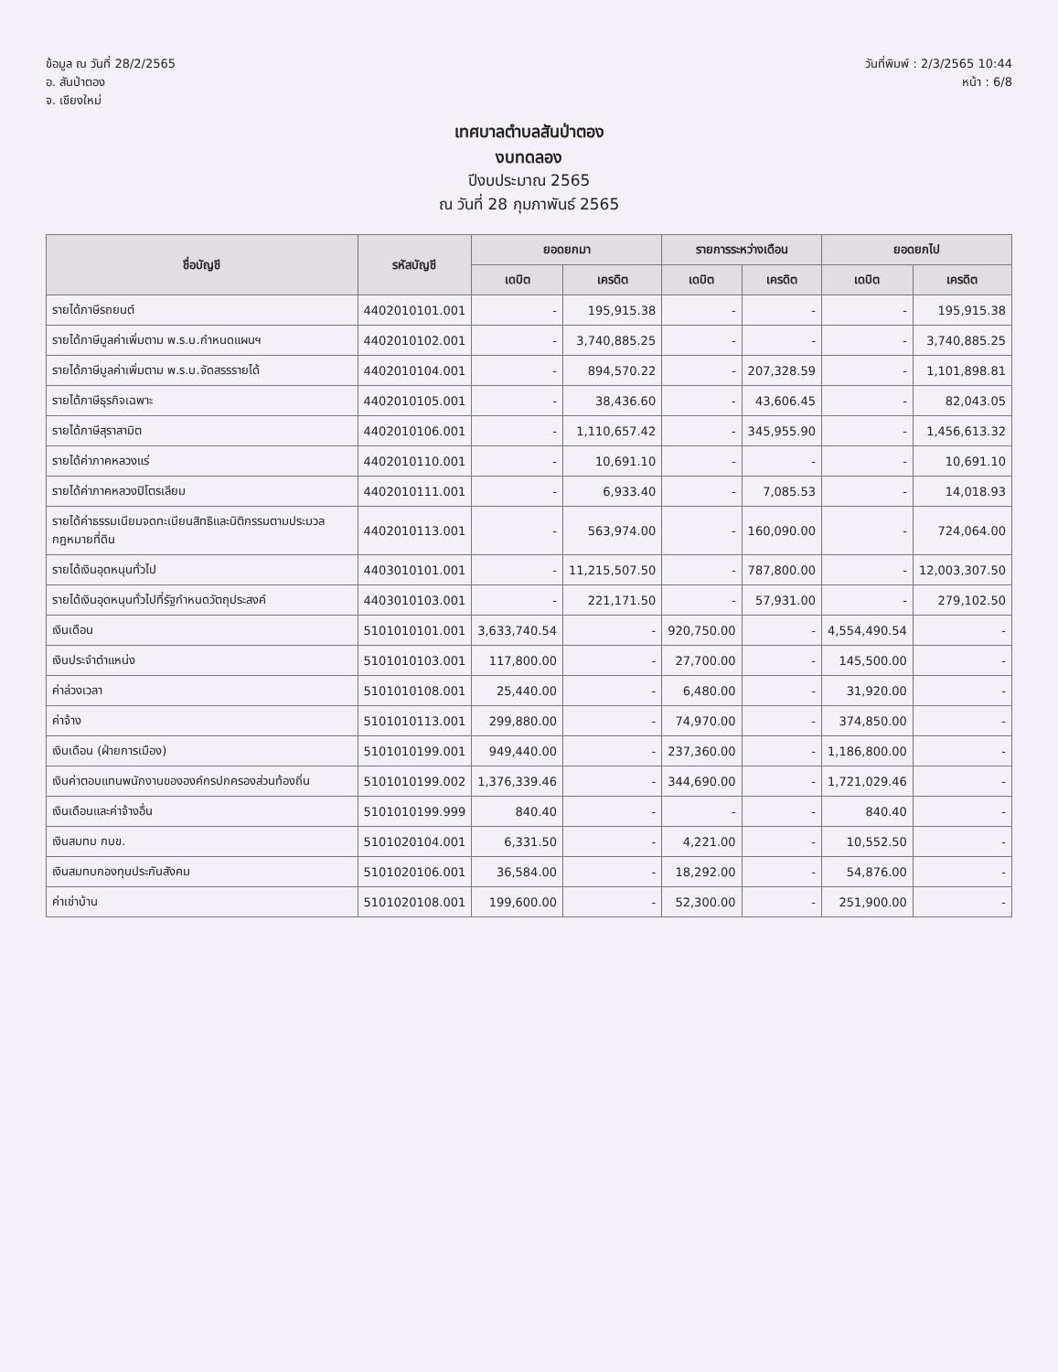ข้อมูล ณ วันที่ 28/2/2565
อ. สันป่าตอง
จ. เชียงใหม่
วันที่พิมพ์ : 2/3/2565 10:44
หน้า : 6/8
เทศบาลตำบลสันป่าตอง
งบทดลอง
ปีงบประมาณ 2565
ณ วันที่ 28 กุมภาพันธ์ 2565
| ชื่อบัญชี | รหัสบัญชี | ยอดยกมา | | รายการระหว่างเดือน | | ยอดยกไป | |
| --- | --- | --- | --- | --- | --- | --- | --- |
| | | เดบิต | เครดิต | เดบิต | เครดิต | เดบิต | เครดิต |
| รายได้ภาษีรถยนต์ | 4402010101.001 | - | 195,915.38 | - | - | - | 195,915.38 |
| รายได้ภาษีมูลค่าเพิ่มตาม พ.ร.บ.กำหนดแผนฯ | 4402010102.001 | - | 3,740,885.25 | - | - | - | 3,740,885.25 |
| รายได้ภาษีมูลค่าเพิ่มตาม พ.ร.บ.จัดสรรรายได้ | 4402010104.001 | - | 894,570.22 | - | 207,328.59 | - | 1,101,898.81 |
| รายได้ภาษีธุรกิจเฉพาะ | 4402010105.001 | - | 38,436.60 | - | 43,606.45 | - | 82,043.05 |
| รายได้ภาษีสุราสามิต | 4402010106.001 | - | 1,110,657.42 | - | 345,955.90 | - | 1,456,613.32 |
| รายได้ค่าภาคหลวงแร่ | 4402010110.001 | - | 10,691.10 | - | - | - | 10,691.10 |
| รายได้ค่าภาคหลวงปิโตรเลียม | 4402010111.001 | - | 6,933.40 | - | 7,085.53 | - | 14,018.93 |
| รายได้ค่าธรรมเนียมจดทะเบียนสิทธิและนิติกรรมตามประมวลกฎหมายที่ดิน | 4402010113.001 | - | 563,974.00 | - | 160,090.00 | - | 724,064.00 |
| รายได้เงินอุดหนุนทั่วไป | 4403010101.001 | - | 11,215,507.50 | - | 787,800.00 | - | 12,003,307.50 |
| รายได้เงินอุดหนุนทั่วไปที่รัฐกำหนดวัตถุประสงค์ | 4403010103.001 | - | 221,171.50 | - | 57,931.00 | - | 279,102.50 |
| เงินเดือน | 5101010101.001 | 3,633,740.54 | - | 920,750.00 | - | 4,554,490.54 | - |
| เงินประจำตำแหน่ง | 5101010103.001 | 117,800.00 | - | 27,700.00 | - | 145,500.00 | - |
| ค่าล่วงเวลา | 5101010108.001 | 25,440.00 | - | 6,480.00 | - | 31,920.00 | - |
| ค่าจ้าง | 5101010113.001 | 299,880.00 | - | 74,970.00 | - | 374,850.00 | - |
| เงินเดือน (ฝ่ายการเมือง) | 5101010199.001 | 949,440.00 | - | 237,360.00 | - | 1,186,800.00 | - |
| เงินค่าตอบแทนพนักงานขององค์กรปกครองส่วนท้องถิ่น | 5101010199.002 | 1,376,339.46 | - | 344,690.00 | - | 1,721,029.46 | - |
| เงินเดือนและค่าจ้างอื่น | 5101010199.999 | 840.40 | - | - | - | 840.40 | - |
| เงินสมทบ กบข. | 5101020104.001 | 6,331.50 | - | 4,221.00 | - | 10,552.50 | - |
| เงินสมทบกองทุนประกันสังคม | 5101020106.001 | 36,584.00 | - | 18,292.00 | - | 54,876.00 | - |
| ค่าเช่าบ้าน | 5101020108.001 | 199,600.00 | - | 52,300.00 | - | 251,900.00 | - |